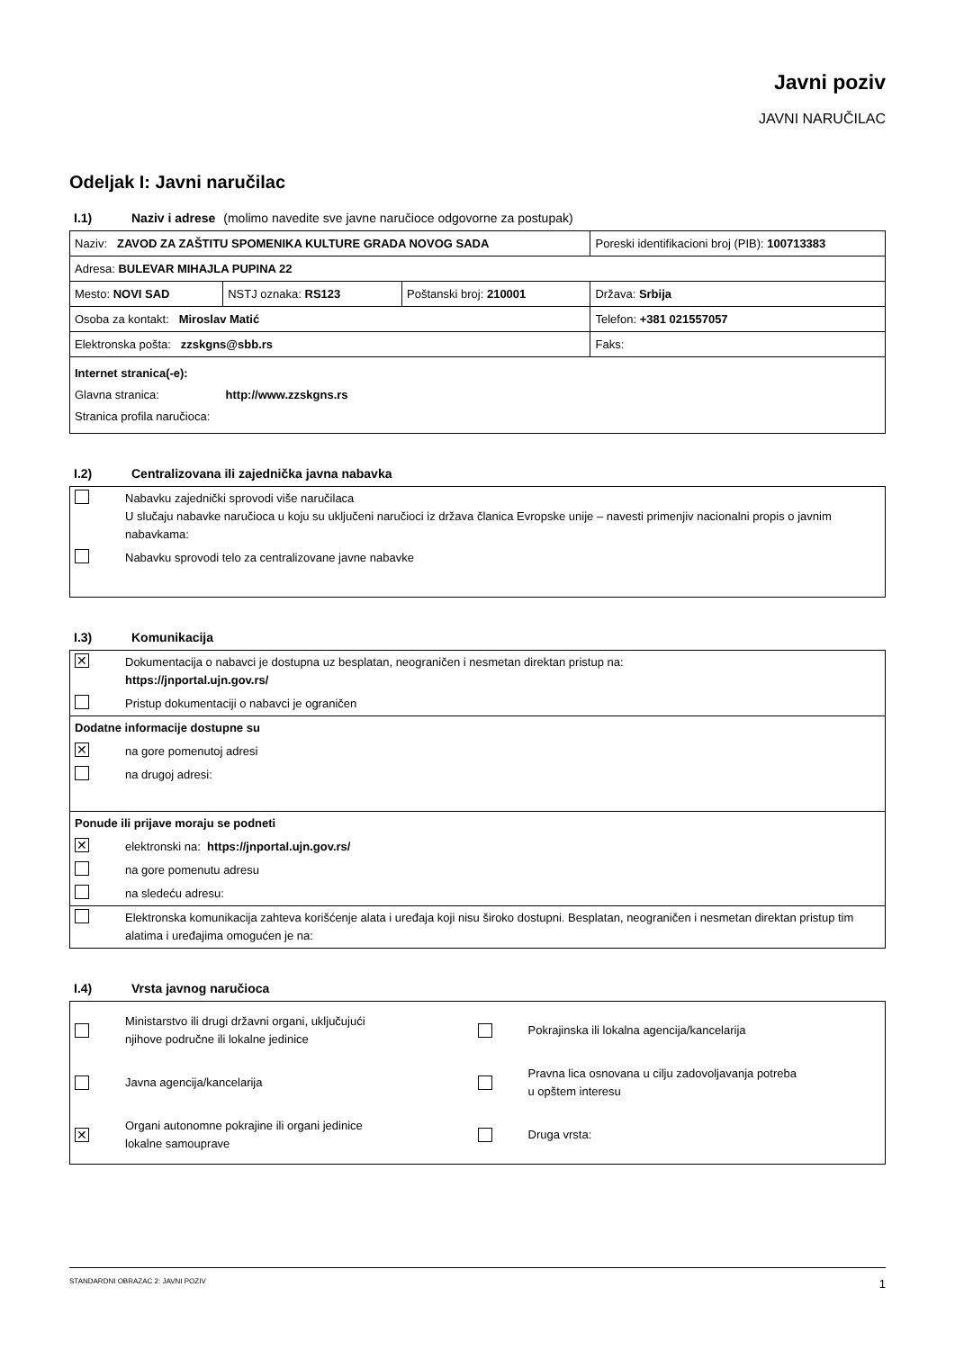Javni poziv
JAVNI NARUČILAC
Odeljak I: Javni naručilac
I.1) Naziv i adrese (molimo navedite sve javne naručioce odgovorne za postupak)
| Naziv: ZAVOD ZA ZAŠTITU SPOMENIKA KULTURE GRADA NOVOG SADA | | | Poreski identifikacioni broj (PIB): 100713383 |
| Adresa: BULEVAR MIHAJLA PUPINA 22 | | | |
| Mesto: NOVI SAD | NSTJ oznaka: RS123 | Poštanski broj: 210001 | Država: Srbija |
| Osoba za kontakt: Miroslav Matić | | | Telefon: +381 021557057 |
| Elektronska pošta: zzskgns@sbb.rs | | | Faks: |
| Internet stranica(-e): Glavna stranica: http://www.zzskgns.rs Stranica profila naručioca: | | | |
I.2) Centralizovana ili zajednička javna nabavka
Nabavku zajednički sprovodi više naručilaca
U slučaju nabavke naručioca u koju su uključeni naručioci iz država članica Evropske unije – navesti primenjiv nacionalni propis o javnim nabavkama:
Nabavku sprovodi telo za centralizovane javne nabavke
I.3) Komunikacija
✕
Dokumentacija o nabavci je dostupna uz besplatan, neograničen i nesmetan direktan pristup na:
https://jnportal.ujn.gov.rs/
Pristup dokumentaciji o nabavci je ograničen
Dodatne informacije dostupne su
✕
na gore pomenutoj adresi
na drugoj adresi:
Ponude ili prijave moraju se podneti
✕
elektronski na: https://jnportal.ujn.gov.rs/
na gore pomenutu adresu
na sledeću adresu:
Elektronska komunikacija zahteva korišćenje alata i uređaja koji nisu široko dostupni. Besplatan, neograničen i nesmetan direktan pristup tim alatima i uređajima omogućen je na:
I.4) Vrsta javnog naručioca
Ministarstvo ili drugi državni organi, uključujući
njihove područne ili lokalne jedinice
Pokrajinska ili lokalna agencija/kancelarija
Javna agencija/kancelarija
Pravna lica osnovana u cilju zadovoljavanja potreba
u opštem interesu
✕
Organi autonomne pokrajine ili organi jedinice
lokalne samouprave
Druga vrsta:
STANDARDNI OBRAZAC 2: JAVNI POZIV 1